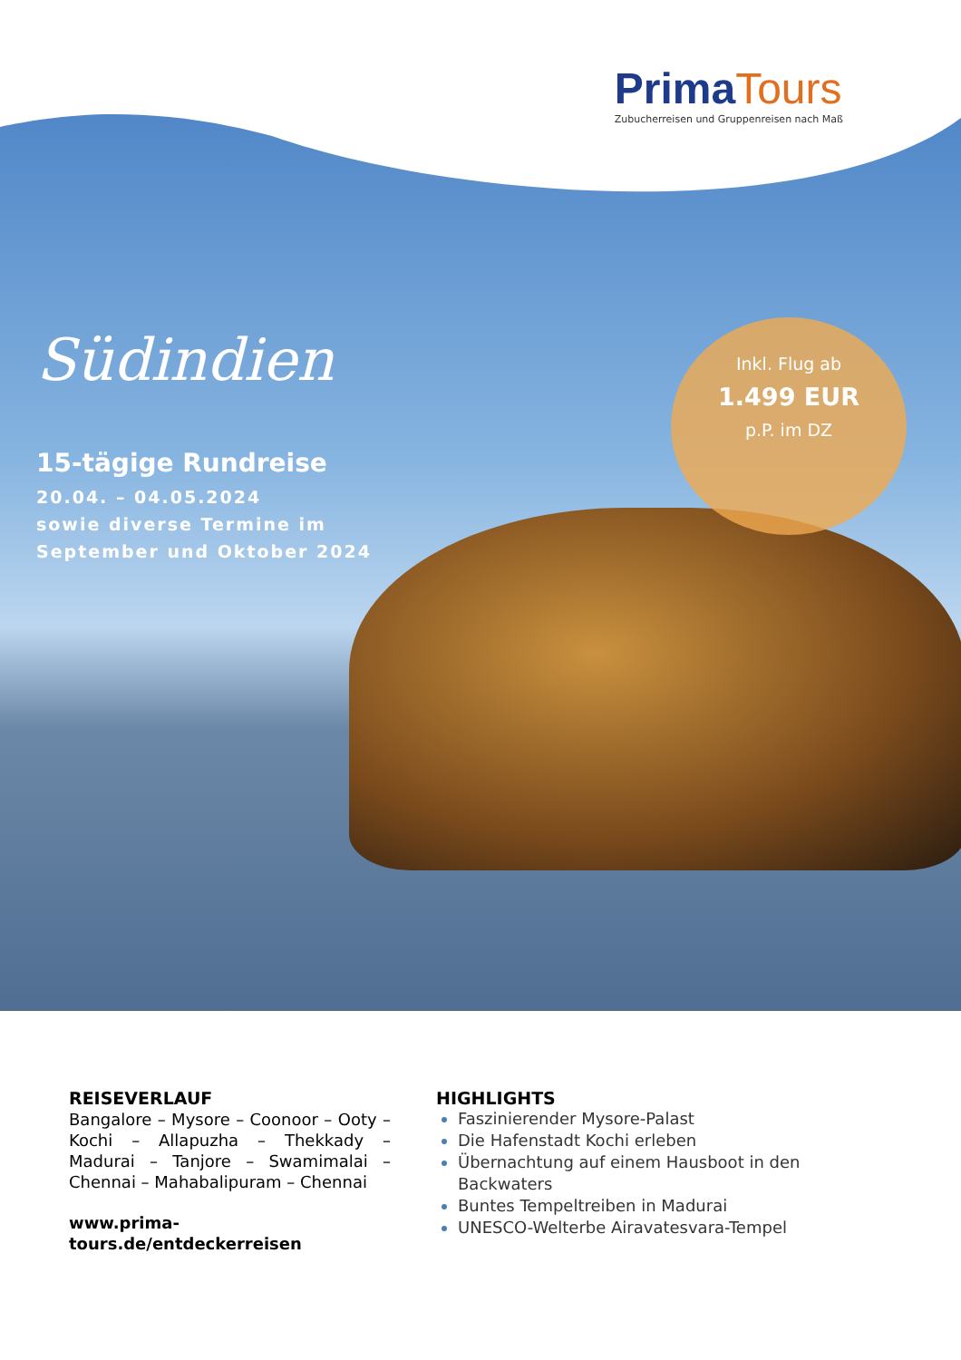Prima Tours
Zubucherreisen und Gruppenreisen nach Maß
Südindien
15-tägige Rundreise
20.04. – 04.05.2024
sowie diverse Termine im
September und Oktober 2024
Inkl. Flug ab
1.499 EUR
p.P. im DZ
REISEVERLAUF
Bangalore – Mysore – Coonoor – Ooty – Kochi – Allapuzha – Thekkady – Madurai – Tanjore – Swamimalai – Chennai – Mahabalipuram – Chennai
www.prima-tours.de/entdeckerreisen
HIGHLIGHTS
Faszinierender Mysore-Palast
Die Hafenstadt Kochi erleben
Übernachtung auf einem Hausboot in den Backwaters
Buntes Tempeltreiben in Madurai
UNESCO-Welterbe Airavatesvara-Tempel